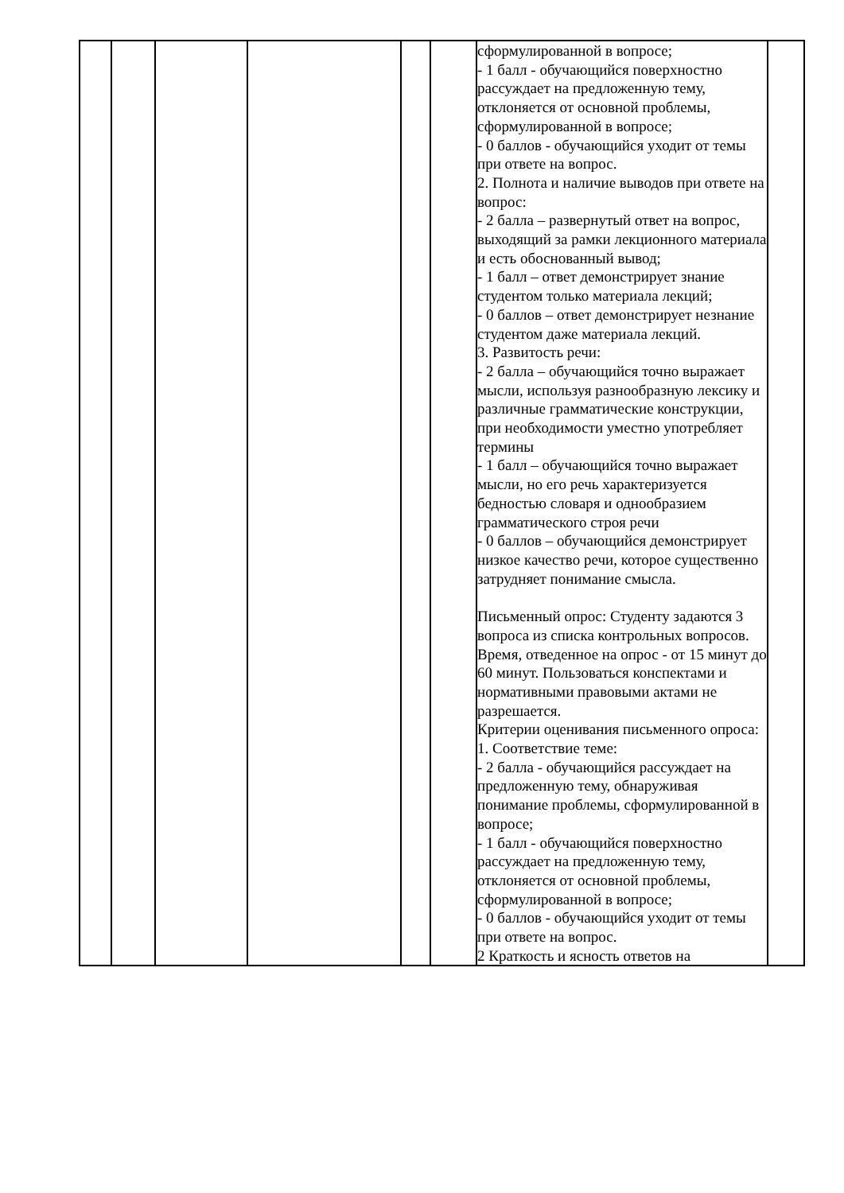| | | | | | | сформулированной в вопросе; - 1 балл - обучающийся поверхностно рассуждает на предложенную тему, отклоняется от основной проблемы, сформулированной в вопросе; - 0 баллов - обучающийся уходит от темы при ответе на вопрос. 2. Полнота и наличие выводов при ответе на вопрос: - 2 балла – развернутый ответ на вопрос, выходящий за рамки лекционного материала и есть обоснованный вывод; - 1 балл – ответ демонстрирует знание студентом только материала лекций; - 0 баллов – ответ демонстрирует незнание студентом даже материала лекций. 3. Развитость речи: - 2 балла – обучающийся точно выражает мысли, используя разнообразную лексику и различные грамматические конструкции, при необходимости уместно употребляет термины - 1 балл – обучающийся точно выражает мысли, но его речь характеризуется бедностью словаря и однообразием грамматического строя речи - 0 баллов – обучающийся демонстрирует низкое качество речи, которое существенно затрудняет понимание смысла. Письменный опрос: Студенту задаются 3 вопроса из списка контрольных вопросов. Время, отведенное на опрос - от 15 минут до 60 минут. Пользоваться конспектами и нормативными правовыми актами не разрешается. Критерии оценивания письменного опроса: 1. Соответствие теме: - 2 балла - обучающийся рассуждает на предложенную тему, обнаруживая понимание проблемы, сформулированной в вопросе; - 1 балл - обучающийся поверхностно рассуждает на предложенную тему, отклоняется от основной проблемы, сформулированной в вопросе; - 0 баллов - обучающийся уходит от темы при ответе на вопрос. 2 Краткость и ясность ответов на | |